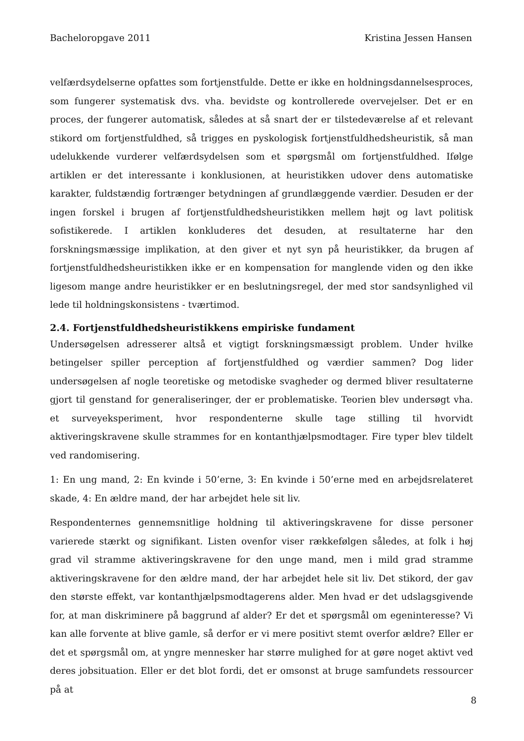Bacheloropgave 2011 Kristina Jessen Hansen
velfærdsydelserne opfattes som fortjenstfulde. Dette er ikke en holdningsdannelsesproces, som fungerer systematisk dvs. vha. bevidste og kontrollerede overvejelser. Det er en proces, der fungerer automatisk, således at så snart der er tilstedeværelse af et relevant stikord om fortjenstfuldhed, så trigges en pyskologisk fortjenstfuldhedsheuristik, så man udelukkende vurderer velfærdsydelsen som et spørgsmål om fortjenstfuldhed. Ifølge artiklen er det interessante i konklusionen, at heuristikken udover dens automatiske karakter, fuldstændig fortrænger betydningen af grundlæggende værdier. Desuden er der ingen forskel i brugen af fortjenstfuldhedsheuristikken mellem højt og lavt politisk sofistikerede. I artiklen konkluderes det desuden, at resultaterne har den forskningsmæssige implikation, at den giver et nyt syn på heuristikker, da brugen af fortjenstfuldhedsheuristikken ikke er en kompensation for manglende viden og den ikke ligesom mange andre heuristikker er en beslutningsregel, der med stor sandsynlighed vil lede til holdningskonsistens - tværtimod.
2.4. Fortjenstfuldhedsheuristikkens empiriske fundament
Undersøgelsen adresserer altså et vigtigt forskningsmæssigt problem. Under hvilke betingelser spiller perception af fortjenstfuldhed og værdier sammen? Dog lider undersøgelsen af nogle teoretiske og metodiske svagheder og dermed bliver resultaterne gjort til genstand for generaliseringer, der er problematiske. Teorien blev undersøgt vha. et surveyeksperiment, hvor respondenterne skulle tage stilling til hvorvidt aktiveringskravene skulle strammes for en kontanthjælpsmodtager. Fire typer blev tildelt ved randomisering.
1: En ung mand, 2: En kvinde i 50’erne, 3: En kvinde i 50’erne med en arbejdsrelateret skade, 4: En ældre mand, der har arbejdet hele sit liv.
Respondenternes gennemsnitlige holdning til aktiveringskravene for disse personer varierede stærkt og signifikant. Listen ovenfor viser rækkefølgen således, at folk i høj grad vil stramme aktiveringskravene for den unge mand, men i mild grad stramme aktiveringskravene for den ældre mand, der har arbejdet hele sit liv. Det stikord, der gav den største effekt, var kontanthjælpsmodtagerens alder. Men hvad er det udslagsgivende for, at man diskriminere på baggrund af alder? Er det et spørgsmål om egeninteresse? Vi kan alle forvente at blive gamle, så derfor er vi mere positivt stemt overfor ældre? Eller er det et spørgsmål om, at yngre mennesker har større mulighed for at gøre noget aktivt ved deres jobsituation. Eller er det blot fordi, det er omsonst at bruge samfundets ressourcer på at
8